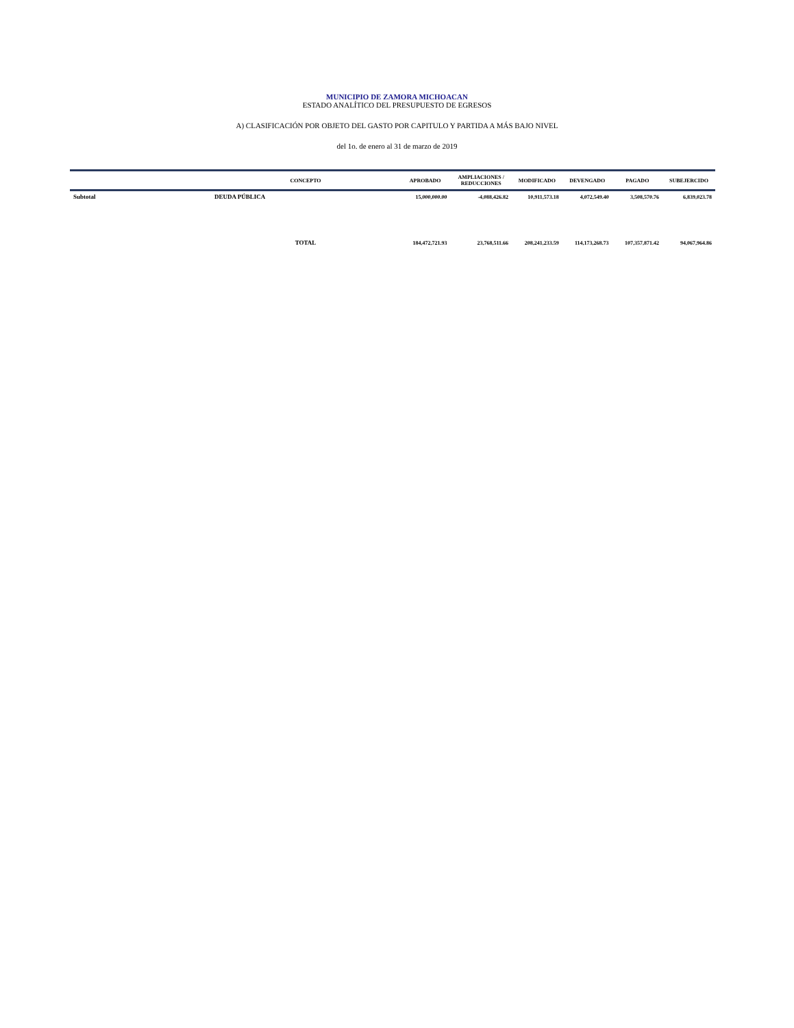MUNICIPIO DE ZAMORA MICHOACAN
ESTADO ANALÍTICO DEL PRESUPUESTO DE EGRESOS
A) CLASIFICACIÓN POR OBJETO DEL GASTO POR CAPITULO Y PARTIDA A MÁS BAJO NIVEL
del 1o. de enero al 31 de marzo de 2019
| | CONCEPTO | APROBADO | AMPLIACIONES / REDUCCIONES | MODIFICADO | DEVENGADO | PAGADO | SUBEJERCIDO |
| --- | --- | --- | --- | --- | --- | --- | --- |
| Subtotal | DEUDA PÚBLICA | 15,000,000.00 | -4,088,426.82 | 10,911,573.18 | 4,072,549.40 | 3,508,570.76 | 6,839,023.78 |
| | TOTAL | 184,472,721.93 | 23,768,511.66 | 208,241,233.59 | 114,173,268.73 | 107,357,871.42 | 94,067,964.86 |